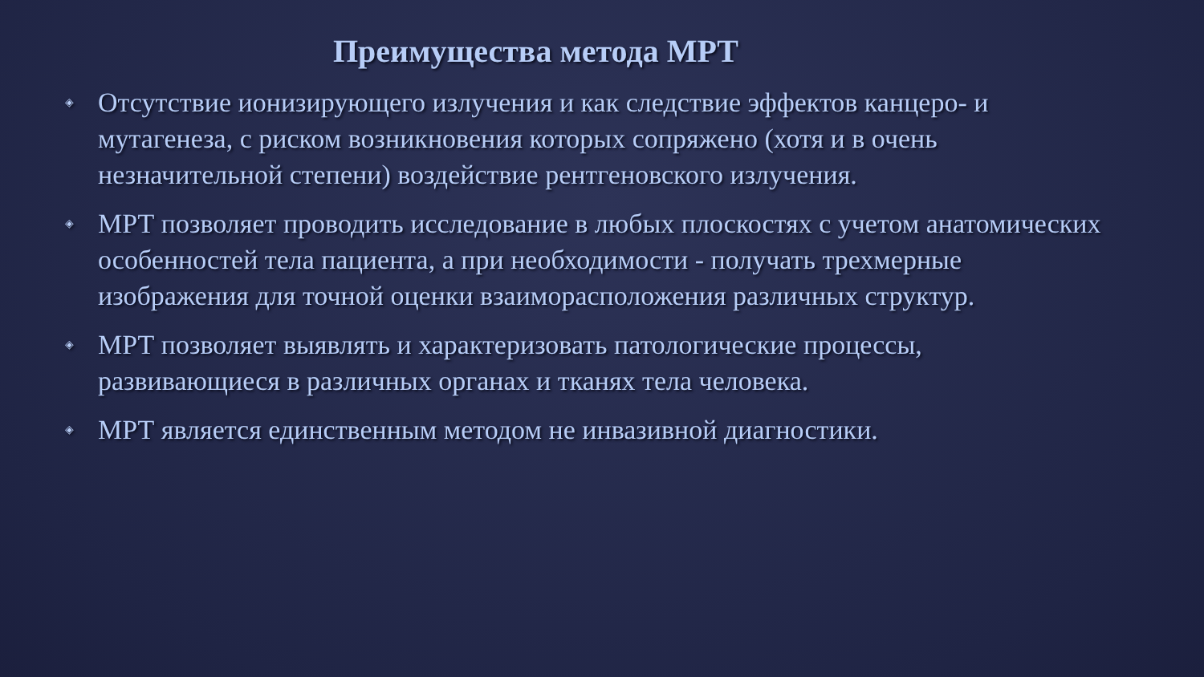Преимущества метода МРТ
◈ Отсутствие ионизирующего излучения и как следствие эффектов канцеро- и мутагенеза, с риском возникновения которых сопряжено (хотя и в очень незначительной степени) воздействие рентгеновского излучения.
◈ МРТ позволяет проводить исследование в любых плоскостях с учетом анатомических особенностей тела пациента, а при необходимости - получать трехмерные изображения для точной оценки взаиморасположения различных структур.
◈ МРТ позволяет выявлять и характеризовать патологические процессы, развивающиеся в различных органах и тканях тела человека.
◈ МРТ является единственным методом не инвазивной диагностики.